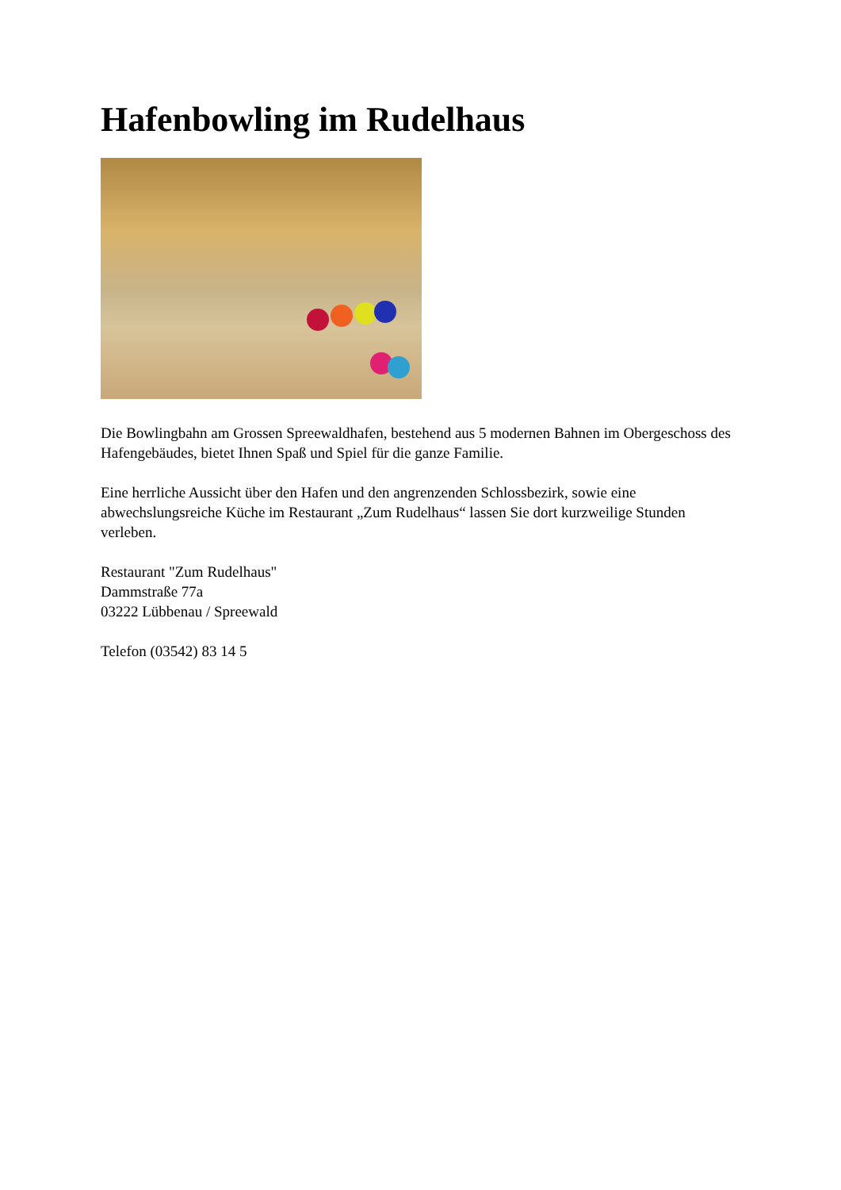Hafenbowling im Rudelhaus
Die Bowlingbahn am Grossen Spreewaldhafen, bestehend aus 5 modernen Bahnen im Obergeschoss des Hafengebäudes, bietet Ihnen Spaß und Spiel für die ganze Familie.
Eine herrliche Aussicht über den Hafen und den angrenzenden Schlossbezirk, sowie eine abwechslungsreiche Küche im Restaurant „Zum Rudelhaus“ lassen Sie dort kurzweilige Stunden verleben.
Restaurant "Zum Rudelhaus"
Dammstraße 77a
03222 Lübbenau / Spreewald
Telefon (03542) 83 14 5